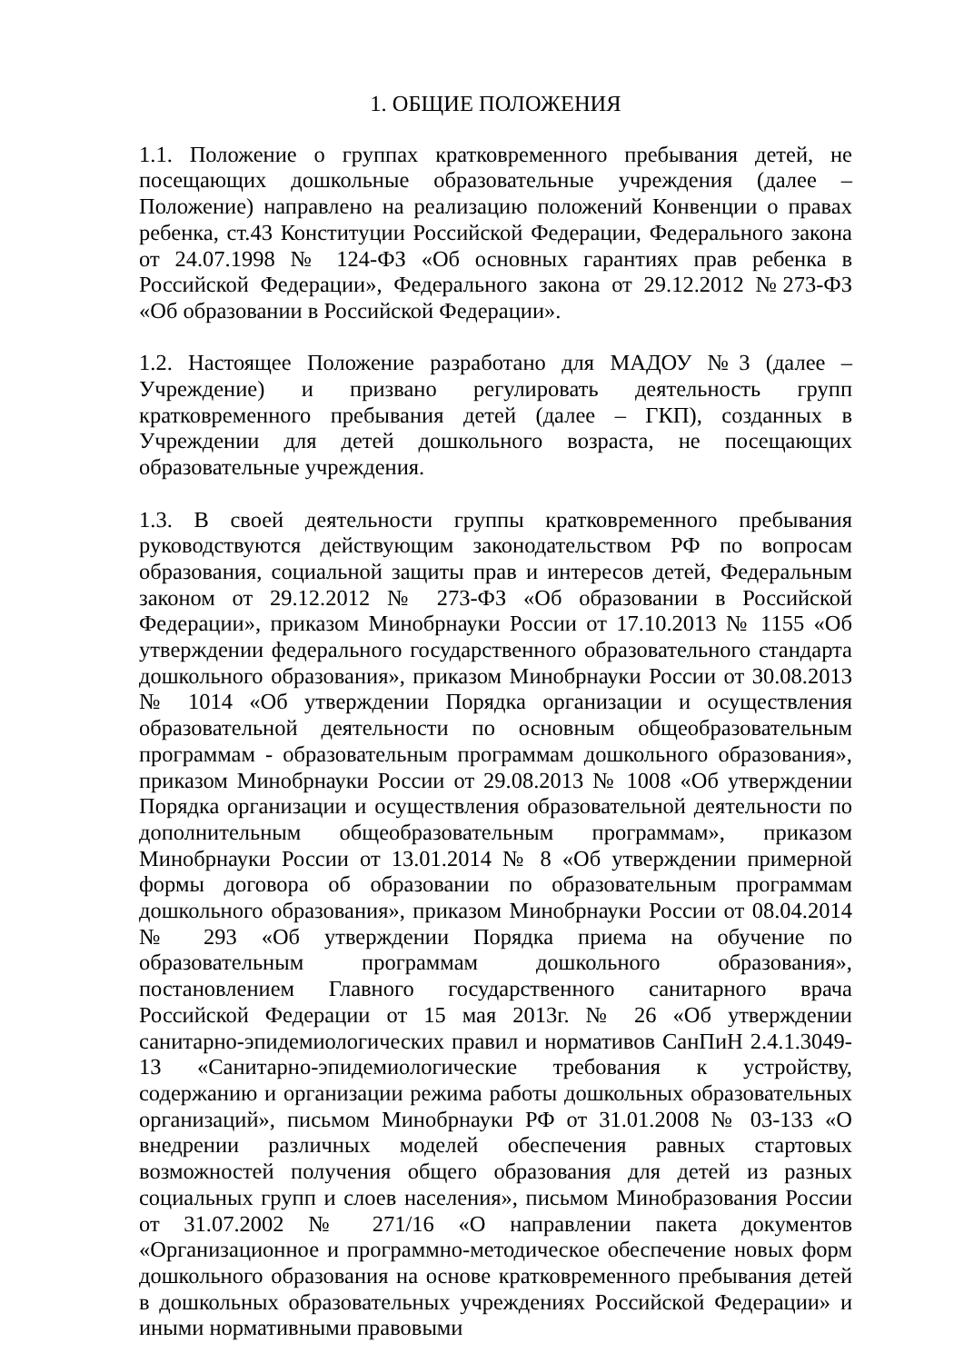1. ОБЩИЕ ПОЛОЖЕНИЯ
1.1. Положение о группах кратковременного пребывания детей, не посещающих дошкольные образовательные учреждения (далее – Положение) направлено на реализацию положений Конвенции о правах ребенка, ст.43 Конституции Российской Федерации, Федерального закона от 24.07.1998 № 124-ФЗ «Об основных гарантиях прав ребенка в Российской Федерации», Федерального закона от 29.12.2012 №273-ФЗ «Об образовании в Российской Федерации».
1.2. Настоящее Положение разработано для МАДОУ №3 (далее – Учреждение) и призвано регулировать деятельность групп кратковременного пребывания детей (далее – ГКП), созданных в Учреждении для детей дошкольного возраста, не посещающих образовательные учреждения.
1.3. В своей деятельности группы кратковременного пребывания руководствуются действующим законодательством РФ по вопросам образования, социальной защиты прав и интересов детей, Федеральным законом от 29.12.2012 № 273-ФЗ «Об образовании в Российской Федерации», приказом Минобрнауки России от 17.10.2013 № 1155 «Об утверждении федерального государственного образовательного стандарта дошкольного образования», приказом Минобрнауки России от 30.08.2013 № 1014 «Об утверждении Порядка организации и осуществления образовательной деятельности по основным общеобразовательным программам - образовательным программам дошкольного образования», приказом Минобрнауки России от 29.08.2013 № 1008 «Об утверждении Порядка организации и осуществления образовательной деятельности по дополнительным общеобразовательным программам», приказом Минобрнауки России от 13.01.2014 № 8 «Об утверждении примерной формы договора об образовании по образовательным программам дошкольного образования», приказом Минобрнауки России от 08.04.2014 № 293 «Об утверждении Порядка приема на обучение по образовательным программам дошкольного образования», постановлением Главного государственного санитарного врача Российской Федерации от 15 мая 2013г. № 26 «Об утверждении санитарно-эпидемиологических правил и нормативов СанПиН 2.4.1.3049-13 «Санитарно-эпидемиологические требования к устройству, содержанию и организации режима работы дошкольных образовательных организаций», письмом Минобрнауки РФ от 31.01.2008 № 03-133 «О внедрении различных моделей обеспечения равных стартовых возможностей получения общего образования для детей из разных социальных групп и слоев населения», письмом Минобразования России от 31.07.2002 № 271/16 «О направлении пакета документов «Организационное и программно-методическое обеспечение новых форм дошкольного образования на основе кратковременного пребывания детей в дошкольных образовательных учреждениях Российской Федерации» и иными нормативными правовыми